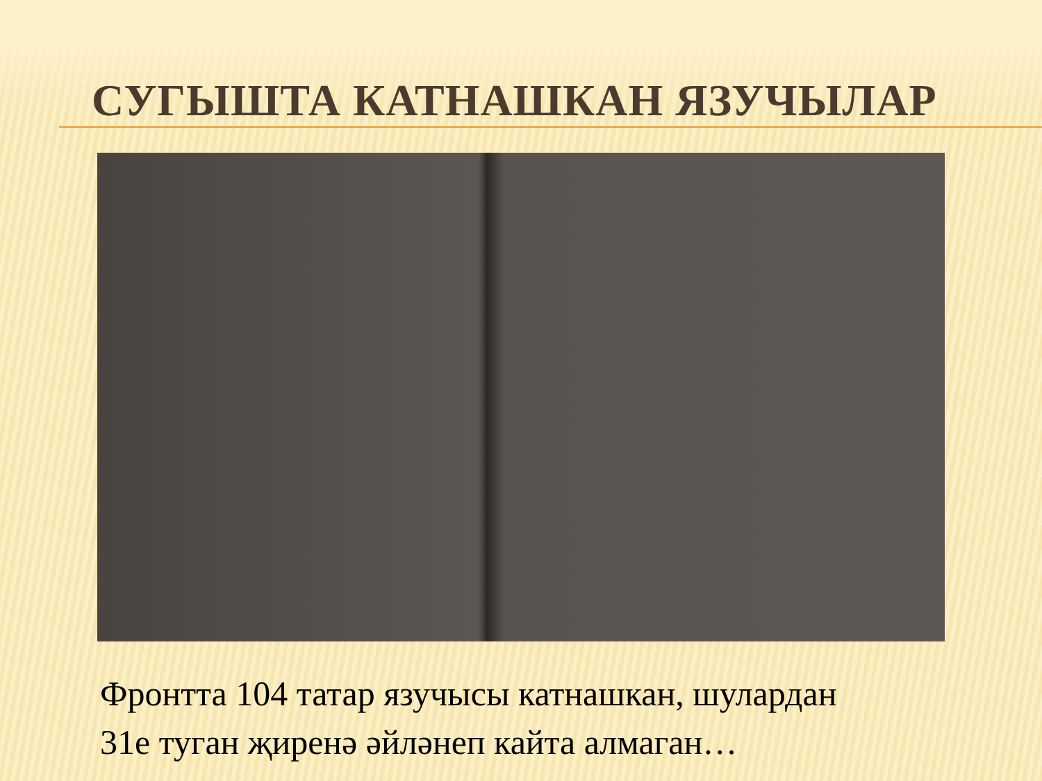СУГЫШТА КАТНАШКАН ЯЗУЧЫЛАР
Фронтта 104 татар язучысы катнашкан, шулардан
31е туган җиренә әйләнеп кайта алмаган…